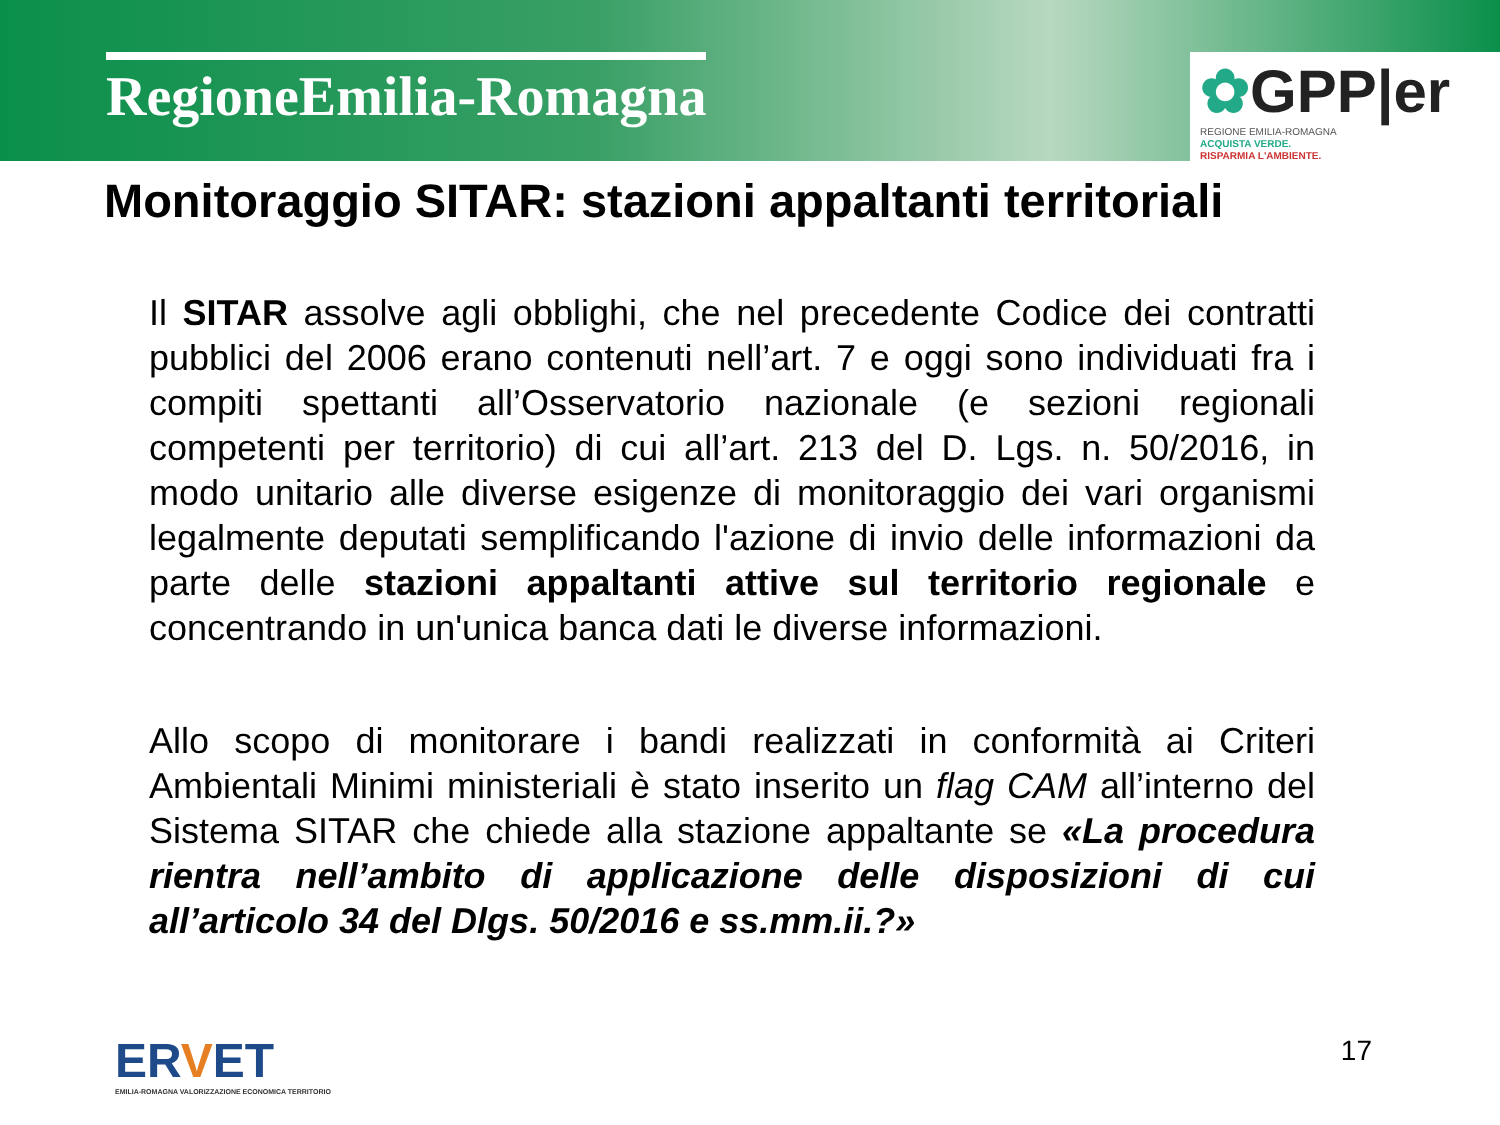RegioneEmilia-Romagna
✿GPP|er
REGIONE EMILIA-ROMAGNA
ACQUISTA VERDE.
RISPARMIA L'AMBIENTE.
Monitoraggio SITAR: stazioni appaltanti territoriali
Il SITAR assolve agli obblighi, che nel precedente Codice dei contratti pubblici del 2006 erano contenuti nell’art. 7 e oggi sono individuati fra i compiti spettanti all’Osservatorio nazionale (e sezioni regionali competenti per territorio) di cui all’art. 213 del D. Lgs. n. 50/2016, in modo unitario alle diverse esigenze di monitoraggio dei vari organismi legalmente deputati semplificando l'azione di invio delle informazioni da parte delle stazioni appaltanti attive sul territorio regionale e concentrando in un'unica banca dati le diverse informazioni.
Allo scopo di monitorare i bandi realizzati in conformità ai Criteri Ambientali Minimi ministeriali è stato inserito un flag CAM all’interno del Sistema SITAR che chiede alla stazione appaltante se «La procedura rientra nell’ambito di applicazione delle disposizioni di cui all’articolo 34 del Dlgs. 50/2016 e ss.mm.ii.?»
ERVET
EMILIA-ROMAGNA VALORIZZAZIONE ECONOMICA TERRITORIO
17